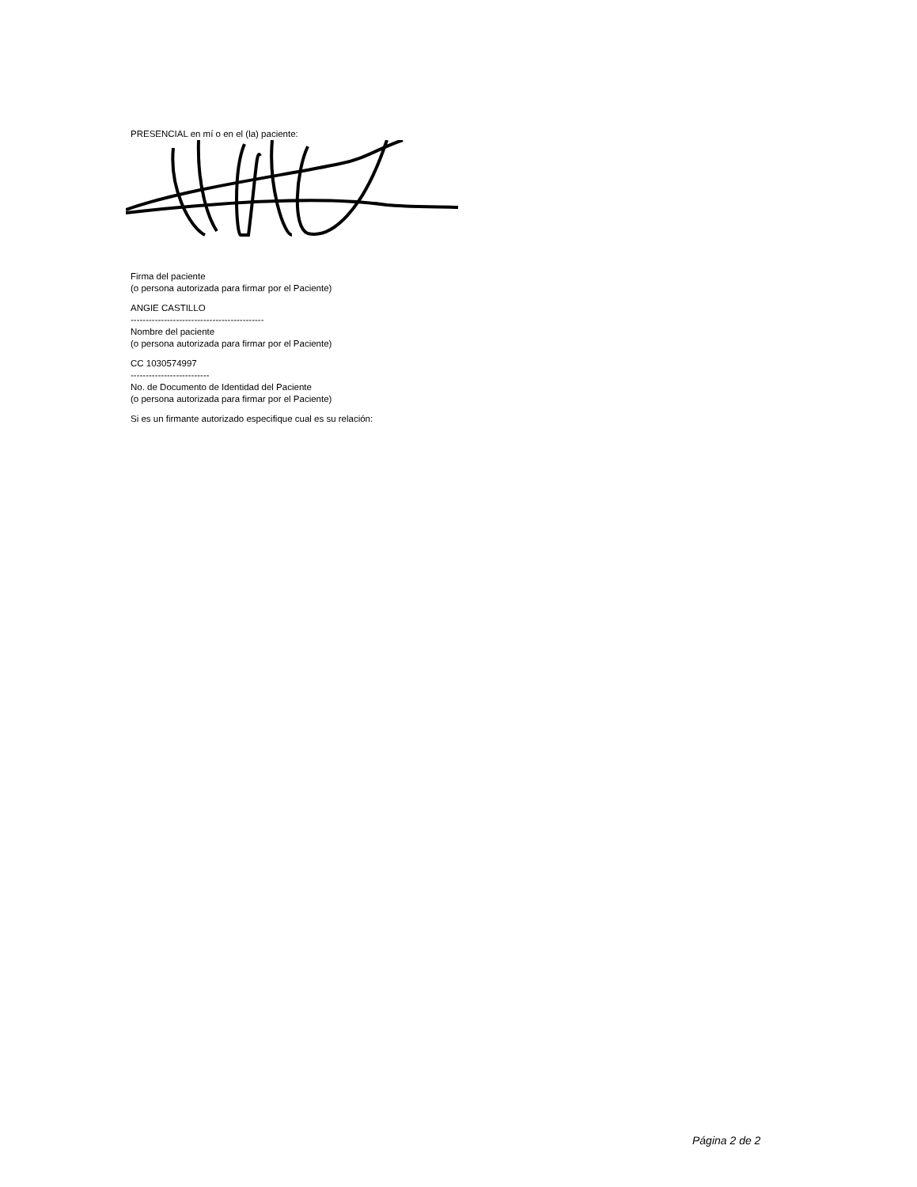PRESENCIAL en mí o en el (la) paciente:
Firma del paciente
(o persona autorizada para firmar por el Paciente)
ANGIE CASTILLO
--------------------------------------------
Nombre del paciente
(o persona autorizada para firmar por el Paciente)
CC 1030574997
--------------------------
No. de Documento de Identidad del Paciente
(o persona autorizada para firmar por el Paciente)
Si es un firmante autorizado especifique cual es su relación:
Página 2 de 2